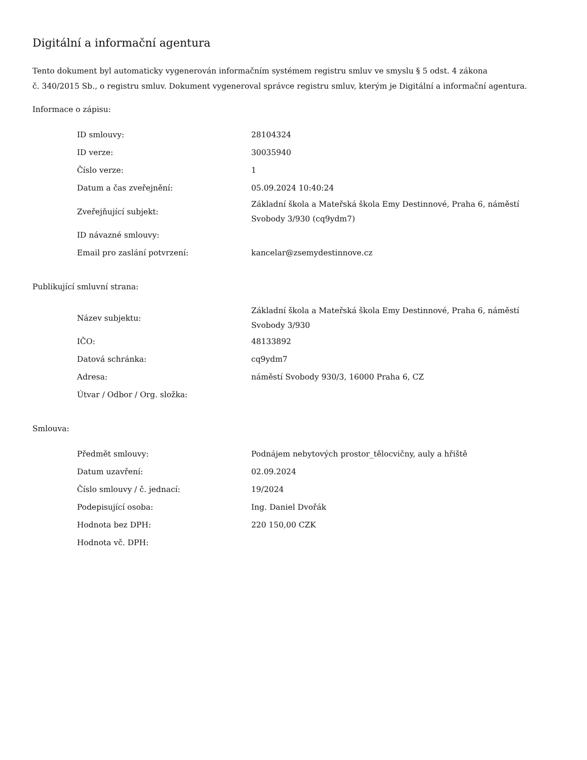Digitální a informační agentura
Tento dokument byl automaticky vygenerován informačním systémem registru smluv ve smyslu § 5 odst. 4 zákona
č. 340/2015 Sb., o registru smluv. Dokument vygeneroval správce registru smluv, kterým je Digitální a informační agentura.
Informace o zápisu:
| ID smlouvy: | 28104324 |
| ID verze: | 30035940 |
| Číslo verze: | 1 |
| Datum a čas zveřejnění: | 05.09.2024 10:40:24 |
| Zveřejňující subjekt: | Základní škola a Mateřská škola Emy Destinnové, Praha 6, náměstí Svobody 3/930 (cq9ydm7) |
| ID návazné smlouvy: | |
| Email pro zaslání potvrzení: | kancelar@zsemydestinnove.cz |
Publikující smluvní strana:
| Název subjektu: | Základní škola a Mateřská škola Emy Destinnové, Praha 6, náměstí Svobody 3/930 |
| IČO: | 48133892 |
| Datová schránka: | cq9ydm7 |
| Adresa: | náměstí Svobody 930/3, 16000 Praha 6, CZ |
| Útvar / Odbor / Org. složka: | |
Smlouva:
| Předmět smlouvy: | Podnájem nebytových prostor_tělocvičny, auly a hřiště |
| Datum uzavření: | 02.09.2024 |
| Číslo smlouvy / č. jednací: | 19/2024 |
| Podepisující osoba: | Ing. Daniel Dvořák |
| Hodnota bez DPH: | 220 150,00 CZK |
| Hodnota vč. DPH: | |